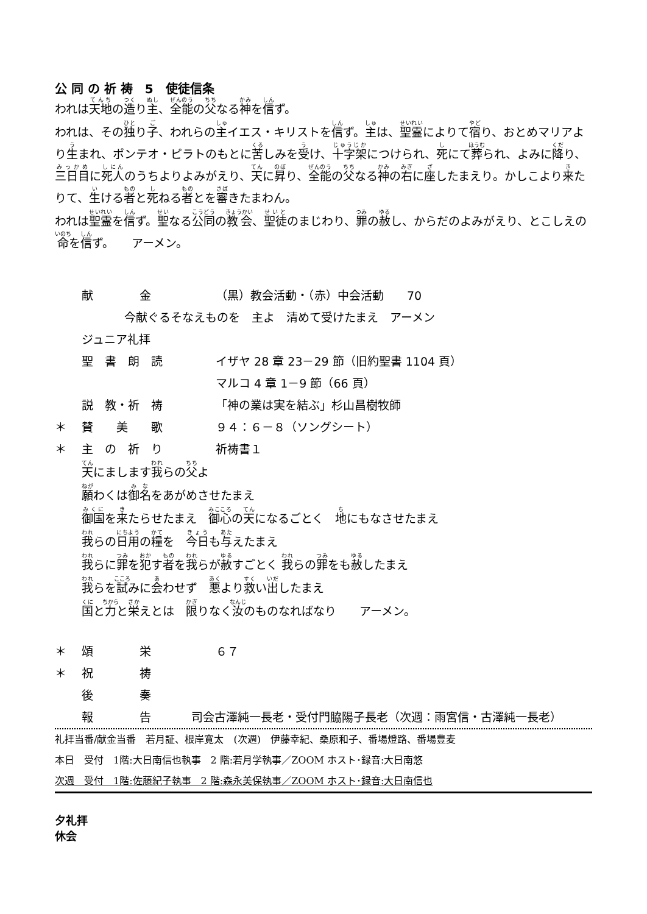公 同 の 祈 祷　5　使徒信条
われは天地の造り主、全能の父なる神を信ず。
われは、その独り子、われらの主イエス・キリストを信ず。主は、聖霊によりて宿り、おとめマリアより生まれ、ポンテオ・ピラトのもとに苦しみを受け、十字架につけられ、死にて葬られ、よみに降り、三日目に死人のうちよりよみがえり、天に昇り、全能の父なる神の右に座したまえり。かしこより来たりて、生ける者と死ねる者とを審きたまわん。
われは聖霊を信ず。聖なる公同の教会、聖徒のまじわり、罪の赦し、からだのよみがえり、とこしえの命を信ず。　　アーメン。
献　　　　金 （黒）教会活動・（赤）中会活動　　70
今献ぐるそなえものを　主よ　清めて受けたまえ　アーメン
ジュニア礼拝
聖　書　朗　読 イザヤ 28 章 23－29 節（旧約聖書 1104 頁）
マルコ 4 章 1－9 節（66 頁）
説　教・祈　祷 「神の業は実を結ぶ」杉山昌樹牧師
＊ 賛　　美　　歌 ９４：６－８（ソングシート）
＊ 主　の　祈　り 祈祷書１
天にまします我らの父よ
願わくは御名をあがめさせたまえ
御国を来たらせたまえ　御心の天になるごとく　地にもなさせたまえ
我らの日用の糧を　今日も与えたまえ
我らに罪を犯す者を我らが赦すごとく 我らの罪をも赦したまえ
我らを試みに会わせず　悪より救い出したまえ
国と力と栄えとは　限りなく汝のものなればなり　　アーメン。
＊ 頌　　　　栄 ６７
＊ 祝　　　　祷
後　　　　奏
報　　　　告 司会古澤純一長老・受付門脇陽子長老（次週：雨宮信・古澤純一長老）
礼拝当番/献金当番　若月証、根岸寛太　(次週)　伊藤幸紀、桑原和子、番場燈路、番場豊麦
本日　受付　1階:大日南信也執事　2 階:若月学執事／ZOOM ホスト･録音:大日南悠
次週　受付　1階:佐藤紀子執事　2 階:森永美保執事／ZOOM ホスト･録音:大日南信也
夕礼拝
休会